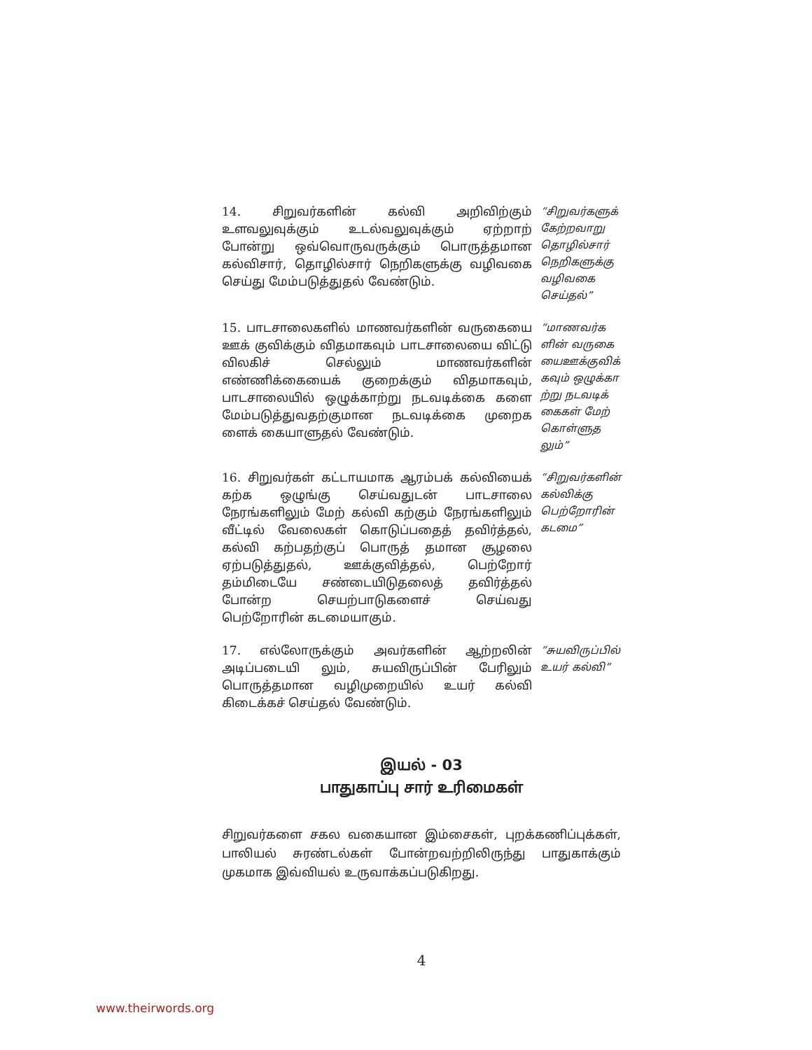14. சிறுவர்களின் கல்வி அறிவிற்கும் உளவலுவுக்கும் உடல்வலுவுக்கும் ஏற்றாற் போன்று ஒவ்வொருவருக்கும் பொருத்தமான கல்விசார், தொழில்சார் நெறிகளுக்கு வழிவகை செய்து மேம்படுத்துதல் வேண்டும்.
“சிறுவர்களுக் கேற்றவாறு தொழில்சார் நெறிகளுக்கு வழிவகை செய்தல்”
15. பாடசாலைகளில் மாணவர்களின் வருகையை ஊக் குவிக்கும் விதமாகவும் பாடசாலையை விட்டு விலகிச் செல்லும் மாணவர்களின் எண்ணிக்கையைக் குறைக்கும் விதமாகவும், பாடசாலையில் ஒழுக்காற்று நடவடிக்கை களை மேம்படுத்துவதற்குமான நடவடிக்கை முறைக ளைக் கையாளுதல் வேண்டும்.
“மாணவர்க ளின் வருகை யைஊக்குவிக் கவும் ஒழுக்கா ற்று நடவடிக் கைகள் மேற் கொள்ளுத லும்”
16. சிறுவர்கள் கட்டாயமாக ஆரம்பக் கல்வியைக் கற்க ஒழுங்கு செய்வதுடன் பாடசாலை நேரங்களிலும் மேற் கல்வி கற்கும் நேரங்களிலும் வீட்டில் வேலைகள் கொடுப்பதைத் தவிர்த்தல், கல்வி கற்பதற்குப் பொருத் தமான சூழலை ஏற்படுத்துதல், ஊக்குவித்தல், பெற்றோர் தம்மிடையே சண்டையிடுதலைத் தவிர்த்தல் போன்ற செயற்பாடுகளைச் செய்வது பெற்றோரின் கடமையாகும்.
“சிறுவர்களின் கல்விக்கு பெற்றோரின் கடமை”
17. எல்லோருக்கும் அவர்களின் ஆற்றலின் அடிப்படையி லும், சுயவிருப்பின் பேரிலும் பொருத்தமான வழிமுறையில் உயர் கல்வி கிடைக்கச் செய்தல் வேண்டும்.
“சுயவிருப்பில் உயர் கல்வி”
இயல் - 03
பாதுகாப்பு சார் உரிமைகள்
சிறுவர்களை சகல வகையான இம்சைகள், புறக்கணிப்புக்கள், பாலியல் சுரண்டல்கள் போன்றவற்றிலிருந்து பாதுகாக்கும் முகமாக இவ்வியல் உருவாக்கப்படுகிறது.
4
www.theirwords.org